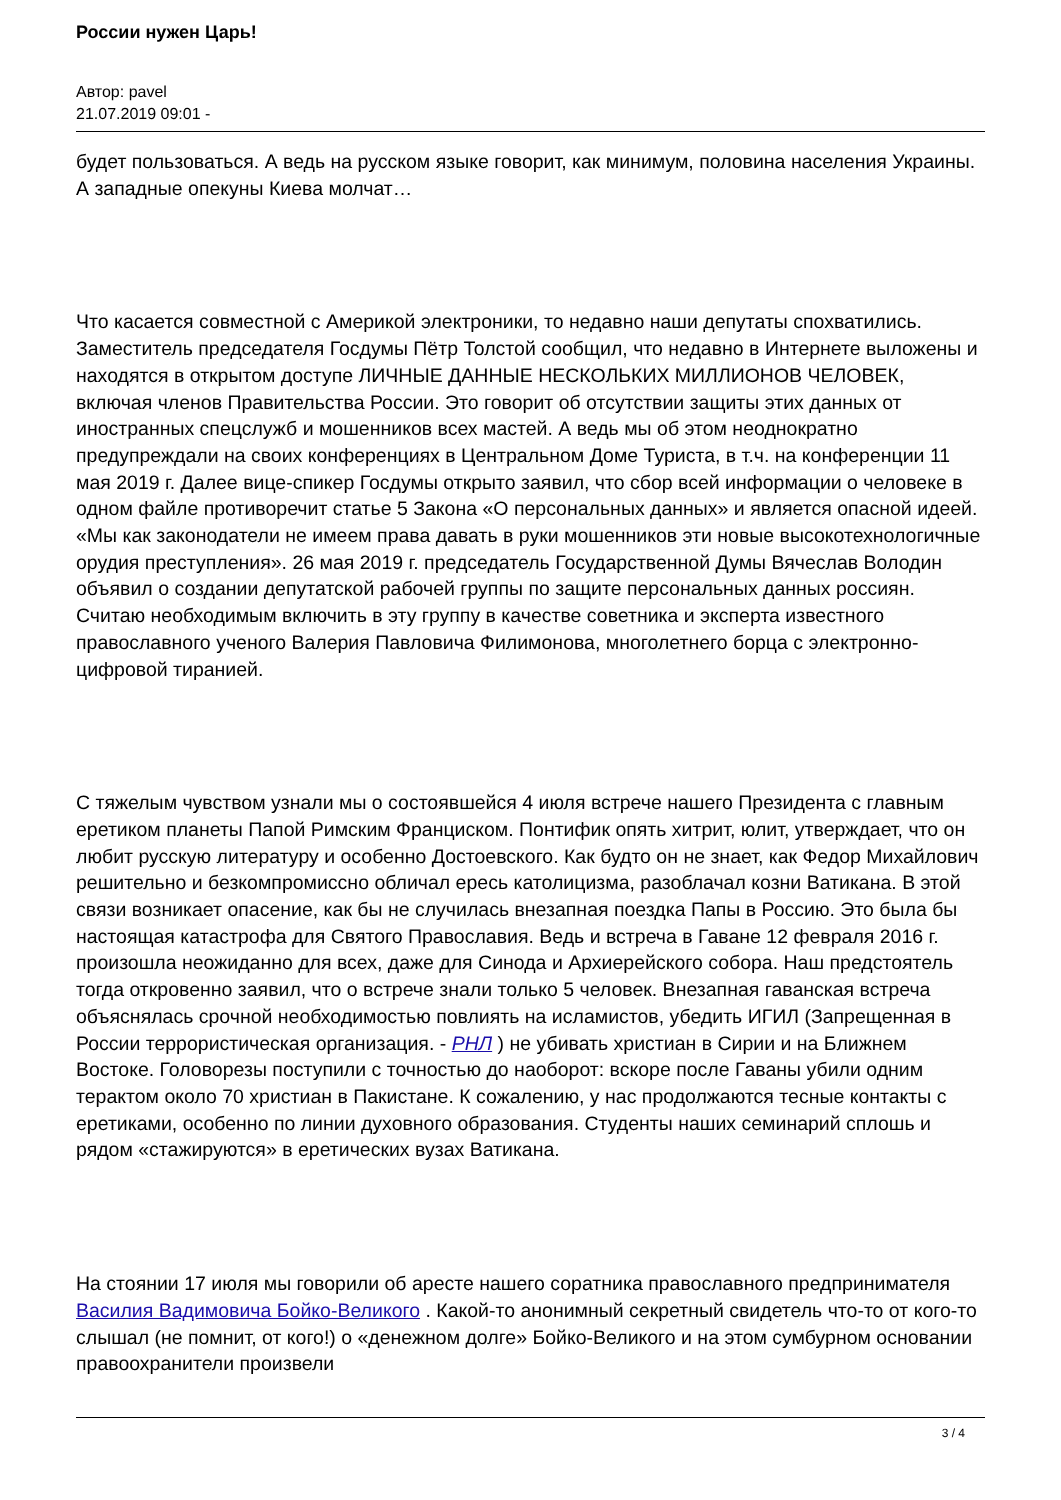России нужен Царь!
Автор: pavel
21.07.2019 09:01 -
будет пользоваться. А ведь на русском языке говорит, как минимум, половина населения Украины. А западные опекуны Киева молчат…
Что касается совместной с Америкой электроники, то недавно наши депутаты спохватились. Заместитель председателя Госдумы Пётр Толстой сообщил, что недавно в Интернете выложены и находятся в открытом доступе ЛИЧНЫЕ ДАННЫЕ НЕСКОЛЬКИХ МИЛЛИОНОВ ЧЕЛОВЕК, включая членов Правительства России. Это говорит об отсутствии защиты этих данных от иностранных спецслужб и мошенников всех мастей. А ведь мы об этом неоднократно предупреждали на своих конференциях в Центральном Доме Туриста, в т.ч. на конференции 11 мая 2019 г. Далее вице-спикер Госдумы открыто заявил, что сбор всей информации о человеке в одном файле противоречит статье 5 Закона «О персональных данных» и является опасной идеей. «Мы как законодатели не имеем права давать в руки мошенников эти новые высокотехнологичные орудия преступления». 26 мая 2019 г. председатель Государственной Думы Вячеслав Володин объявил о создании депутатской рабочей группы по защите персональных данных россиян. Считаю необходимым включить в эту группу в качестве советника и эксперта известного православного ученого Валерия Павловича Филимонова, многолетнего борца с электронно-цифровой тиранией.
С тяжелым чувством узнали мы о состоявшейся 4 июля встрече нашего Президента с главным еретиком планеты Папой Римским Франциском. Понтифик опять хитрит, юлит, утверждает, что он любит русскую литературу и особенно Достоевского. Как будто он не знает, как Федор Михайлович решительно и безкомпромиссно обличал ересь католицизма, разоблачал козни Ватикана. В этой связи возникает опасение, как бы не случилась внезапная поездка Папы в Россию. Это была бы настоящая катастрофа для Святого Православия. Ведь и встреча в Гаване 12 февраля 2016 г. произошла неожиданно для всех, даже для Синода и Архиерейского собора. Наш предстоятель тогда откровенно заявил, что о встрече знали только 5 человек. Внезапная гаванская встреча объяснялась срочной необходимостью повлиять на исламистов, убедить ИГИЛ (Запрещенная в России террористическая организация. - РНЛ ) не убивать христиан в Сирии и на Ближнем Востоке. Головорезы поступили с точностью до наоборот: вскоре после Гаваны убили одним терактом около 70 христиан в Пакистане. К сожалению, у нас продолжаются тесные контакты с еретиками, особенно по линии духовного образования. Студенты наших семинарий сплошь и рядом «стажируются» в еретических вузах Ватикана.
На стоянии 17 июля мы говорили об аресте нашего соратника православного предпринимателя Василия Вадимовича Бойко-Великого . Какой-то анонимный секретный свидетель что-то от кого-то слышал (не помнит, от кого!) о «денежном долге» Бойко-Великого и на этом сумбурном основании правоохранители произвели
3 / 4